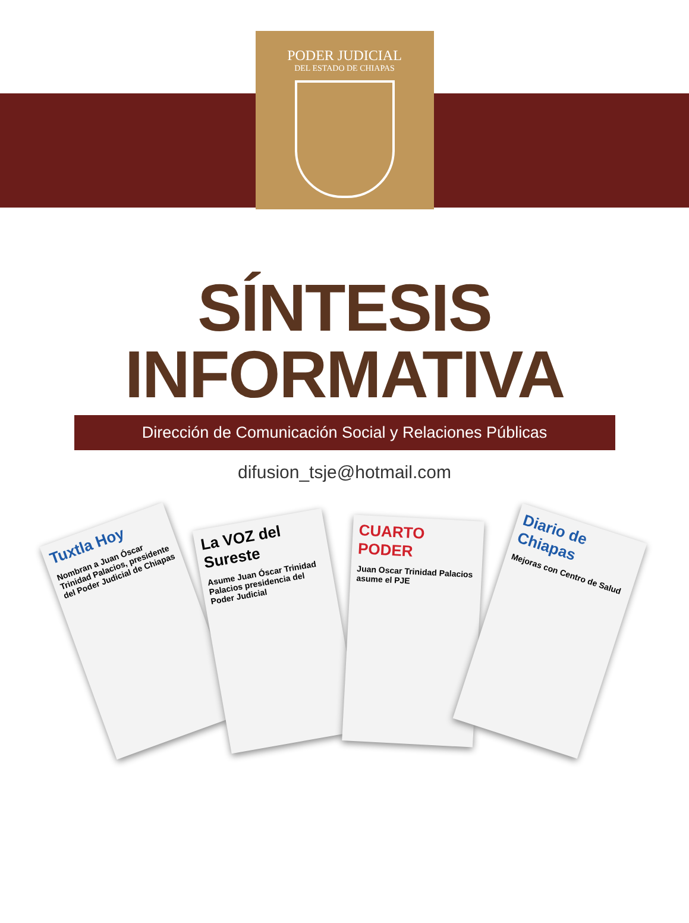PODER JUDICIAL
DEL ESTADO DE CHIAPAS
SÍNTESIS
INFORMATIVA
Dirección de Comunicación Social y Relaciones Públicas
difusion_tsje@hotmail.com
Tuxtla Hoy
Nombran a Juan Óscar Trinidad Palacios, presidente del Poder Judicial de Chiapas
La VOZ del Sureste
Asume Juan Óscar Trinidad Palacios presidencia del Poder Judicial
CUARTO PODER
Juan Oscar Trinidad Palacios asume el PJE
Diario de Chiapas
Mejoras con Centro de Salud